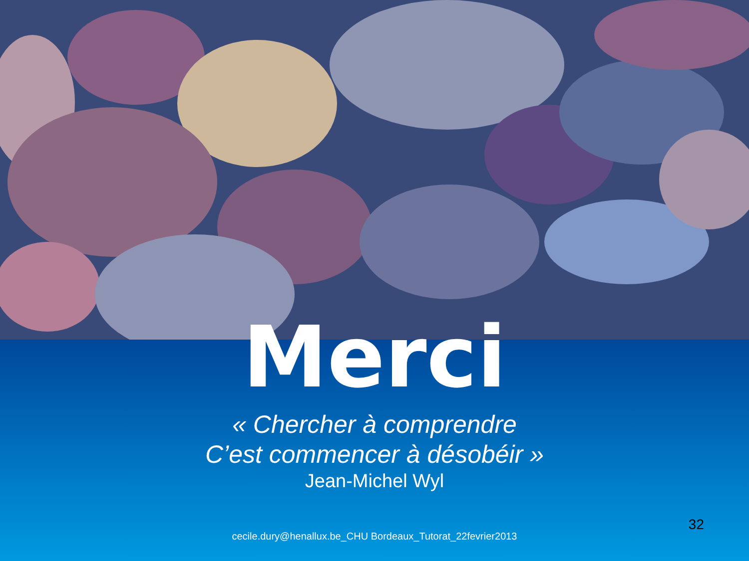Merci
« Chercher à comprendre
C’est commencer à désobéir »
Jean-Michel Wyl
cecile.dury@henallux.be_CHU Bordeaux_Tutorat_22fevrier2013
32